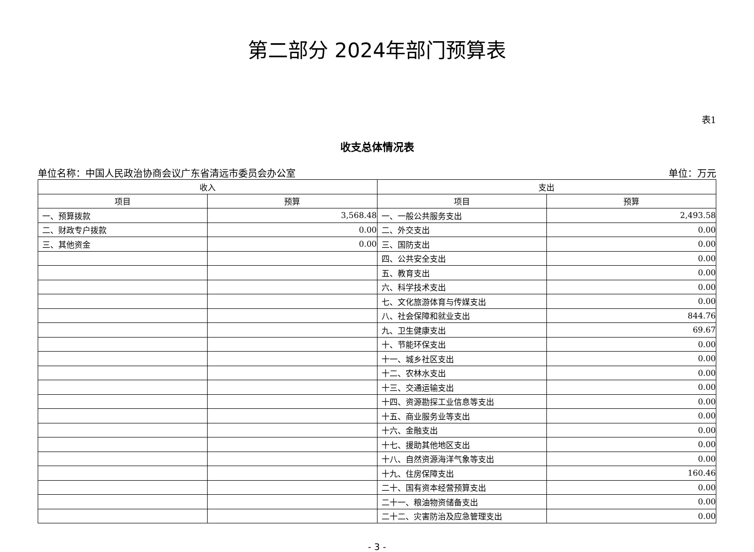第二部分 2024年部门预算表
表1
收支总体情况表
单位名称：中国人民政治协商会议广东省清远市委员会办公室 单位：万元
| 收入 | | 支出 | |
| --- | --- | --- | --- |
| 项目 | 预算 | 项目 | 预算 |
| 一、预算拨款 | 3,568.48 | 一、一般公共服务支出 | 2,493.58 |
| 二、财政专户拨款 | 0.00 | 二、外交支出 | 0.00 |
| 三、其他资金 | 0.00 | 三、国防支出 | 0.00 |
| | | 四、公共安全支出 | 0.00 |
| | | 五、教育支出 | 0.00 |
| | | 六、科学技术支出 | 0.00 |
| | | 七、文化旅游体育与传媒支出 | 0.00 |
| | | 八、社会保障和就业支出 | 844.76 |
| | | 九、卫生健康支出 | 69.67 |
| | | 十、节能环保支出 | 0.00 |
| | | 十一、城乡社区支出 | 0.00 |
| | | 十二、农林水支出 | 0.00 |
| | | 十三、交通运输支出 | 0.00 |
| | | 十四、资源勘探工业信息等支出 | 0.00 |
| | | 十五、商业服务业等支出 | 0.00 |
| | | 十六、金融支出 | 0.00 |
| | | 十七、援助其他地区支出 | 0.00 |
| | | 十八、自然资源海洋气象等支出 | 0.00 |
| | | 十九、住房保障支出 | 160.46 |
| | | 二十、国有资本经营预算支出 | 0.00 |
| | | 二十一、粮油物资储备支出 | 0.00 |
| | | 二十二、灾害防治及应急管理支出 | 0.00 |
- 3 -